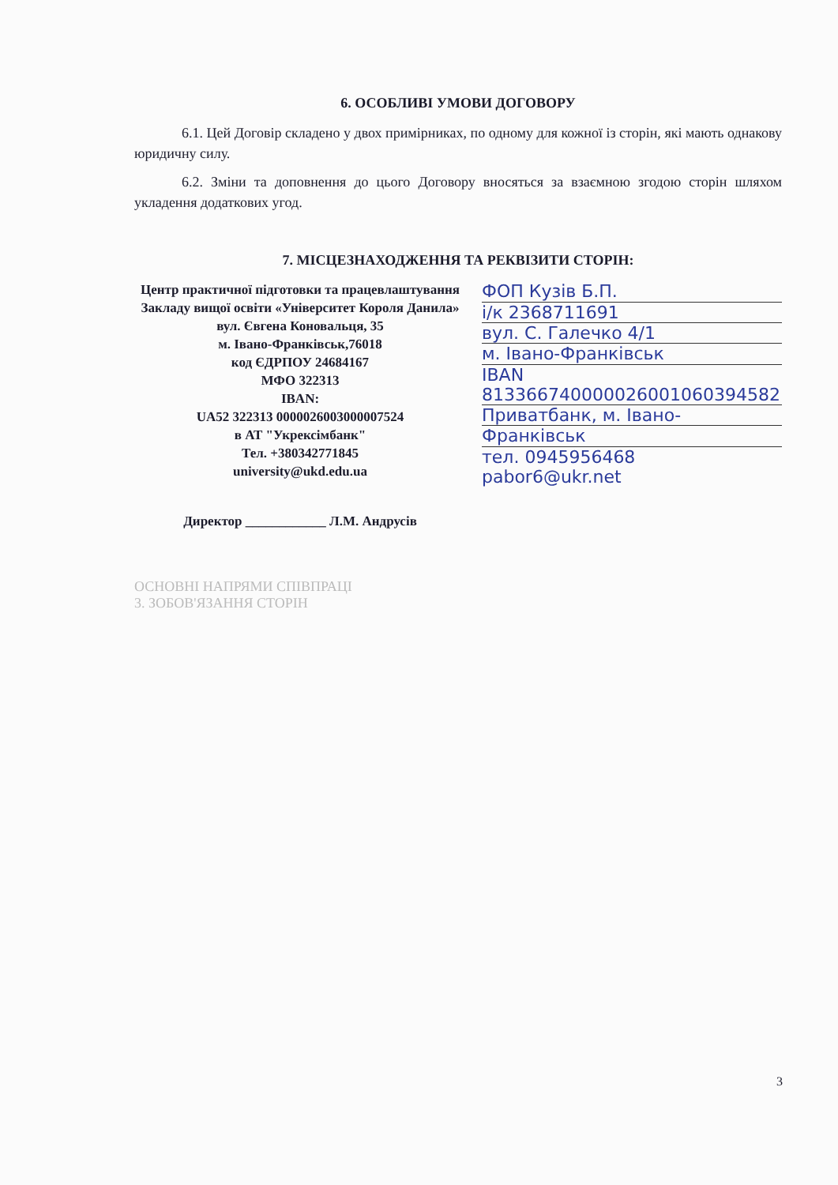6. ОСОБЛИВІ УМОВИ ДОГОВОРУ
6.1. Цей Договір складено у двох примірниках, по одному для кожної із сторін, які мають однакову юридичну силу.
6.2. Зміни та доповнення до цього Договору вносяться за взаємною згодою сторін шляхом укладення додаткових угод.
7. МІСЦЕЗНАХОДЖЕННЯ ТА РЕКВІЗИТИ СТОРІН:
Центр практичної підготовки та працевлаштування
Закладу вищої освіти «Університет Короля Данила»
вул. Євгена Коновальця, 35
м. Івано-Франківськ,76018
код ЄДРПОУ 24684167
МФО 322313
IBAN:
UA52 322313 0000026003000007524
в АТ "Укрексімбанк"
Тел. +380342771845
university@ukd.edu.ua
Директор ____________ Л.М. Андрусів
ФОП Кузів Б.П.
і/к 2368711691
вул. С. Галечко 4/1
м. Івано-Франківськ
IBAN 813366740000026001060394582
Приватбанк, м. Івано-
Франківськ
тел. 0945956468
pabor6@ukr.net
ОСНОВНІ НАПРЯМИ СПІВПРАЦІ
3. ЗОБОВ'ЯЗАННЯ СТОРІН
3